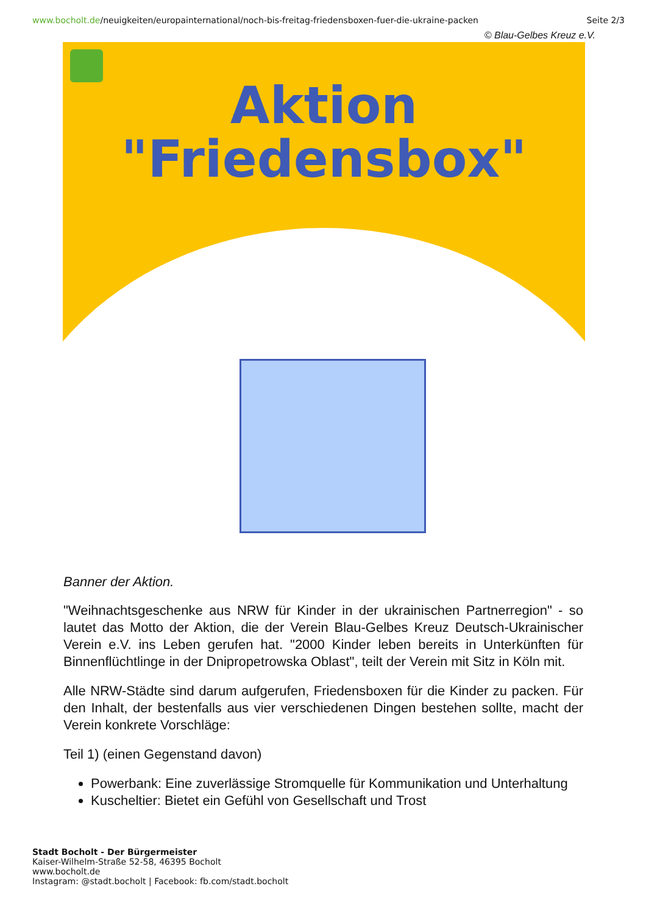www.bocholt.de/neuigkeiten/europainternational/noch-bis-freitag-friedensboxen-fuer-die-ukraine-packen
Seite 2/3
© Blau-Gelbes Kreuz e.V.
Aktion
"Friedensbox"
Banner der Aktion.
"Weihnachtsgeschenke aus NRW für Kinder in der ukrainischen Partnerregion" - so lautet das Motto der Aktion, die der Verein Blau-Gelbes Kreuz Deutsch-Ukrainischer Verein e.V. ins Leben gerufen hat. "2000 Kinder leben bereits in Unterkünften für Binnenflüchtlinge in der Dnipropetrowska Oblast", teilt der Verein mit Sitz in Köln mit.
Alle NRW-Städte sind darum aufgerufen, Friedensboxen für die Kinder zu packen. Für den Inhalt, der bestenfalls aus vier verschiedenen Dingen bestehen sollte, macht der Verein konkrete Vorschläge:
Teil 1) (einen Gegenstand davon)
Powerbank: Eine zuverlässige Stromquelle für Kommunikation und Unterhaltung
Kuscheltier: Bietet ein Gefühl von Gesellschaft und Trost
Stadt Bocholt - Der Bürgermeister
Kaiser-Wilhelm-Straße 52-58, 46395 Bocholt
www.bocholt.de
Instagram: @stadt.bocholt | Facebook: fb.com/stadt.bocholt